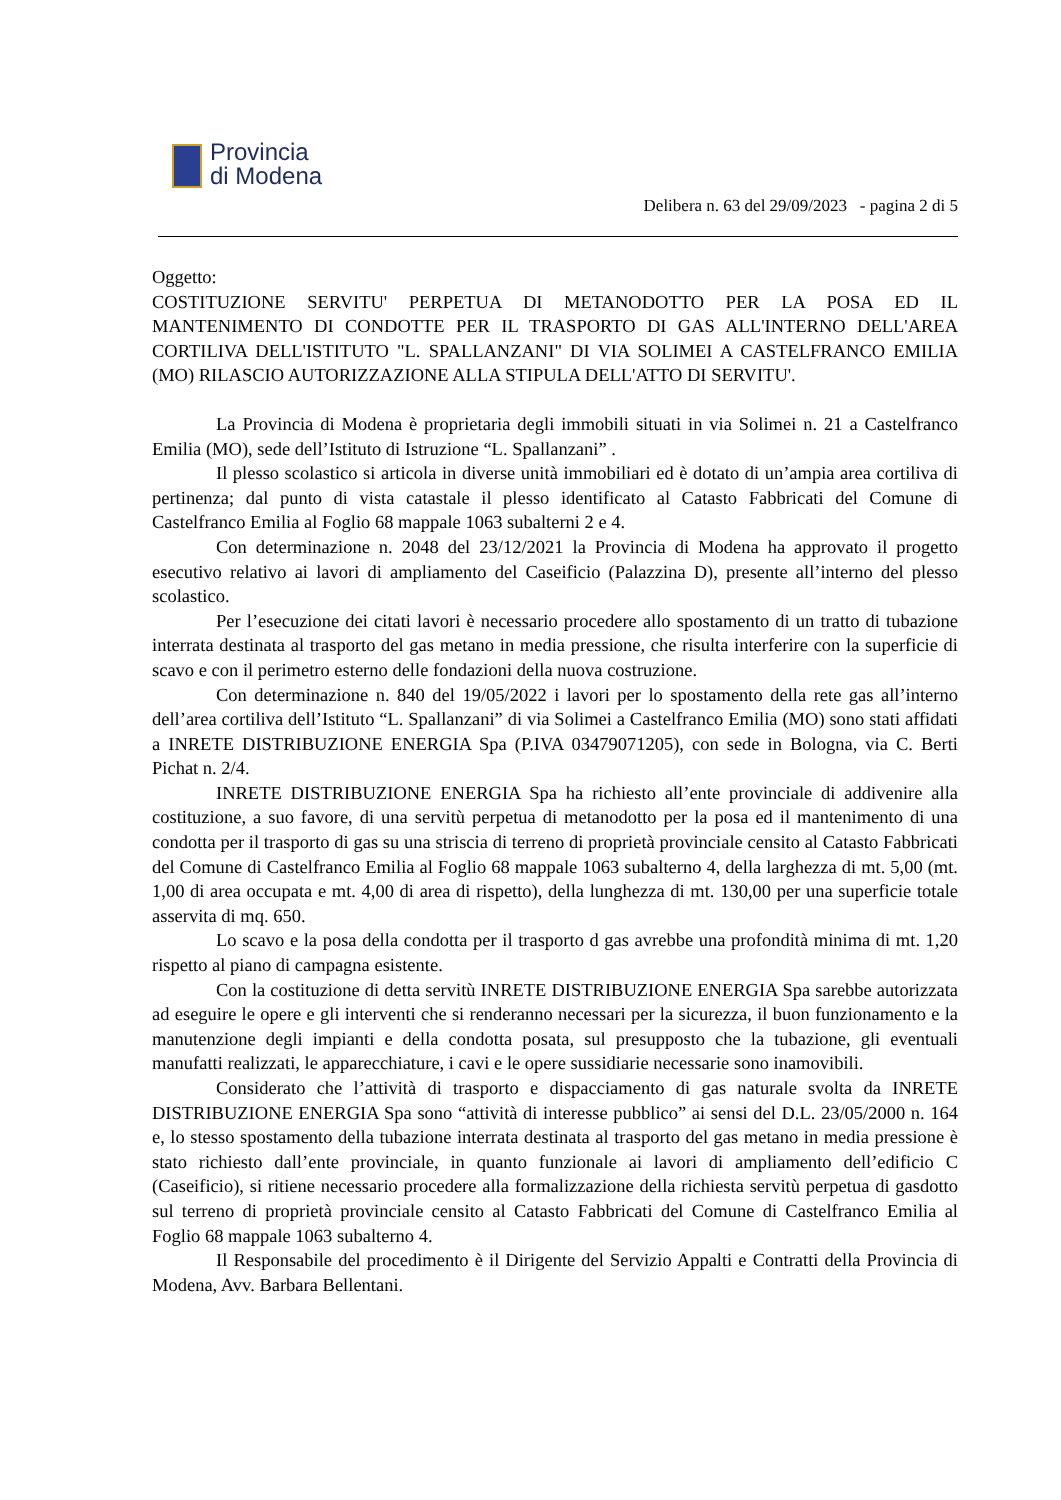Provincia
di Modena
Delibera n. 63 del 29/09/2023 - pagina 2 di 5
Oggetto:
COSTITUZIONE SERVITU' PERPETUA DI METANODOTTO PER LA POSA ED IL MANTENIMENTO DI CONDOTTE PER IL TRASPORTO DI GAS ALL'INTERNO DELL'AREA CORTILIVA DELL'ISTITUTO "L. SPALLANZANI" DI VIA SOLIMEI A CASTELFRANCO EMILIA (MO) RILASCIO AUTORIZZAZIONE ALLA STIPULA DELL'ATTO DI SERVITU'.
La Provincia di Modena è proprietaria degli immobili situati in via Solimei n. 21 a Castelfranco Emilia (MO), sede dell’Istituto di Istruzione “L. Spallanzani” .
Il plesso scolastico si articola in diverse unità immobiliari ed è dotato di un’ampia area cortiliva di pertinenza; dal punto di vista catastale il plesso identificato al Catasto Fabbricati del Comune di Castelfranco Emilia al Foglio 68 mappale 1063 subalterni 2 e 4.
Con determinazione n. 2048 del 23/12/2021 la Provincia di Modena ha approvato il progetto esecutivo relativo ai lavori di ampliamento del Caseificio (Palazzina D), presente all’interno del plesso scolastico.
Per l’esecuzione dei citati lavori è necessario procedere allo spostamento di un tratto di tubazione interrata destinata al trasporto del gas metano in media pressione, che risulta interferire con la superficie di scavo e con il perimetro esterno delle fondazioni della nuova costruzione.
Con determinazione n. 840 del 19/05/2022 i lavori per lo spostamento della rete gas all’interno dell’area cortiliva dell’Istituto “L. Spallanzani” di via Solimei a Castelfranco Emilia (MO) sono stati affidati a INRETE DISTRIBUZIONE ENERGIA Spa (P.IVA 03479071205), con sede in Bologna, via C. Berti Pichat n. 2/4.
INRETE DISTRIBUZIONE ENERGIA Spa ha richiesto all’ente provinciale di addivenire alla costituzione, a suo favore, di una servitù perpetua di metanodotto per la posa ed il mantenimento di una condotta per il trasporto di gas su una striscia di terreno di proprietà provinciale censito al Catasto Fabbricati del Comune di Castelfranco Emilia al Foglio 68 mappale 1063 subalterno 4, della larghezza di mt. 5,00 (mt. 1,00 di area occupata e mt. 4,00 di area di rispetto), della lunghezza di mt. 130,00 per una superficie totale asservita di mq. 650.
Lo scavo e la posa della condotta per il trasporto d gas avrebbe una profondità minima di mt. 1,20 rispetto al piano di campagna esistente.
Con la costituzione di detta servitù INRETE DISTRIBUZIONE ENERGIA Spa sarebbe autorizzata ad eseguire le opere e gli interventi che si renderanno necessari per la sicurezza, il buon funzionamento e la manutenzione degli impianti e della condotta posata, sul presupposto che la tubazione, gli eventuali manufatti realizzati, le apparecchiature, i cavi e le opere sussidiarie necessarie sono inamovibili.
Considerato che l’attività di trasporto e dispacciamento di gas naturale svolta da INRETE DISTRIBUZIONE ENERGIA Spa sono “attività di interesse pubblico” ai sensi del D.L. 23/05/2000 n. 164 e, lo stesso spostamento della tubazione interrata destinata al trasporto del gas metano in media pressione è stato richiesto dall’ente provinciale, in quanto funzionale ai lavori di ampliamento dell’edificio C (Caseificio), si ritiene necessario procedere alla formalizzazione della richiesta servitù perpetua di gasdotto sul terreno di proprietà provinciale censito al Catasto Fabbricati del Comune di Castelfranco Emilia al Foglio 68 mappale 1063 subalterno 4.
Il Responsabile del procedimento è il Dirigente del Servizio Appalti e Contratti della Provincia di Modena, Avv. Barbara Bellentani.